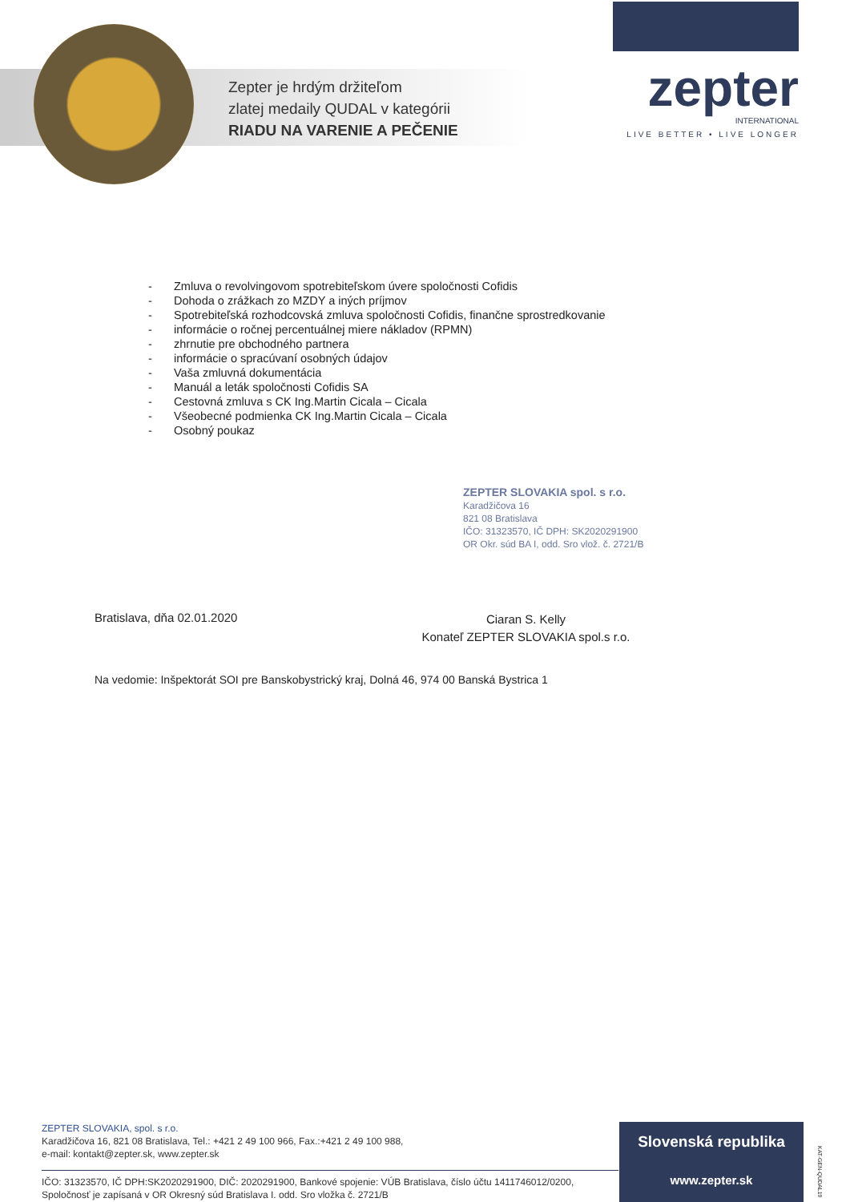Zepter je hrdým držiteľom
zlatej medaily QUDAL v kategórii
RIADU NA VARENIE A PEČENIE
zepter
INTERNATIONAL
LIVE BETTER • LIVE LONGER
- Zmluva o revolvingovom spotrebiteľskom úvere spoločnosti Cofidis
- Dohoda o zrážkach zo MZDY a iných príjmov
- Spotrebiteľská rozhodcovská zmluva spoločnosti Cofidis, finančne sprostredkovanie
- informácie o ročnej percentuálnej miere nákladov (RPMN)
- zhrnutie pre obchodného partnera
- informácie o spracúvaní osobných údajov
- Vaša zmluvná dokumentácia
- Manuál a leták spoločnosti Cofidis SA
- Cestovná zmluva s CK Ing.Martin Cicala – Cicala
- Všeobecné podmienka CK Ing.Martin Cicala – Cicala
- Osobný poukaz
ZEPTER SLOVAKIA spol. s r.o.
Karadžičova 16
821 08 Bratislava
IČO: 31323570, IČ DPH: SK2020291900
OR Okr. súd BA I, odd. Sro vlož. č. 2721/B
Bratislava, dňa 02.01.2020
Ciaran S. Kelly
Konateľ ZEPTER SLOVAKIA spol.s r.o.
Na vedomie: Inšpektorát SOI pre Banskobystrický kraj, Dolná 46, 974 00 Banská Bystrica 1
ZEPTER SLOVAKIA, spol. s r.o.
Karadžičova 16, 821 08 Bratislava, Tel.: +421 2 49 100 966, Fax.:+421 2 49 100 988,
e-mail: kontakt@zepter.sk, www.zepter.sk
IČO: 31323570, IČ DPH:SK2020291900, DIČ: 2020291900, Bankové spojenie: VÚB Bratislava, číslo účtu 1411746012/0200, Spoločnosť je zapísaná v OR Okresný súd Bratislava I. odd. Sro vložka č. 2721/B
Slovenská republika
www.zepter.sk
KAT-GEN-QUDAL19